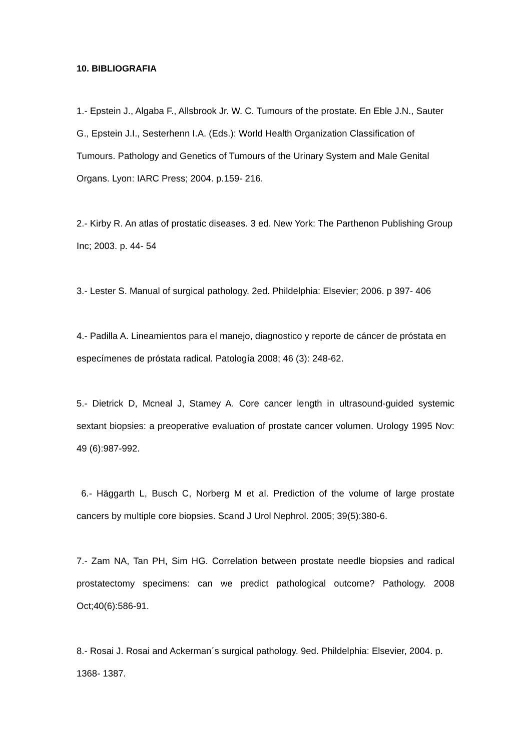10. BIBLIOGRAFIA
1.- Epstein J., Algaba F., Allsbrook Jr. W. C. Tumours of the prostate. En Eble J.N., Sauter G., Epstein J.I., Sesterhenn I.A. (Eds.): World Health Organization Classification of Tumours. Pathology and Genetics of Tumours of the Urinary System and Male Genital Organs. Lyon: IARC Press; 2004. p.159- 216.
2.- Kirby R. An atlas of prostatic diseases. 3 ed. New York: The Parthenon Publishing Group Inc; 2003. p. 44- 54
3.- Lester S. Manual of surgical pathology. 2ed. Phildelphia: Elsevier; 2006. p 397- 406
4.- Padilla A. Lineamientos para el manejo, diagnostico y reporte de cáncer de próstata en especímenes de próstata radical. Patología 2008; 46 (3): 248-62.
5.- Dietrick D, Mcneal J, Stamey A. Core cancer length in ultrasound-guided systemic sextant biopsies: a preoperative evaluation of prostate cancer volumen. Urology 1995 Nov: 49 (6):987-992.
6.- Häggarth L, Busch C, Norberg M et al. Prediction of the volume of large prostate cancers by multiple core biopsies. Scand J Urol Nephrol. 2005; 39(5):380-6.
7.- Zam NA, Tan PH, Sim HG. Correlation between prostate needle biopsies and radical prostatectomy specimens: can we predict pathological outcome? Pathology. 2008 Oct;40(6):586-91.
8.- Rosai J. Rosai and Ackerman´s surgical pathology. 9ed. Phildelphia: Elsevier, 2004. p. 1368- 1387.